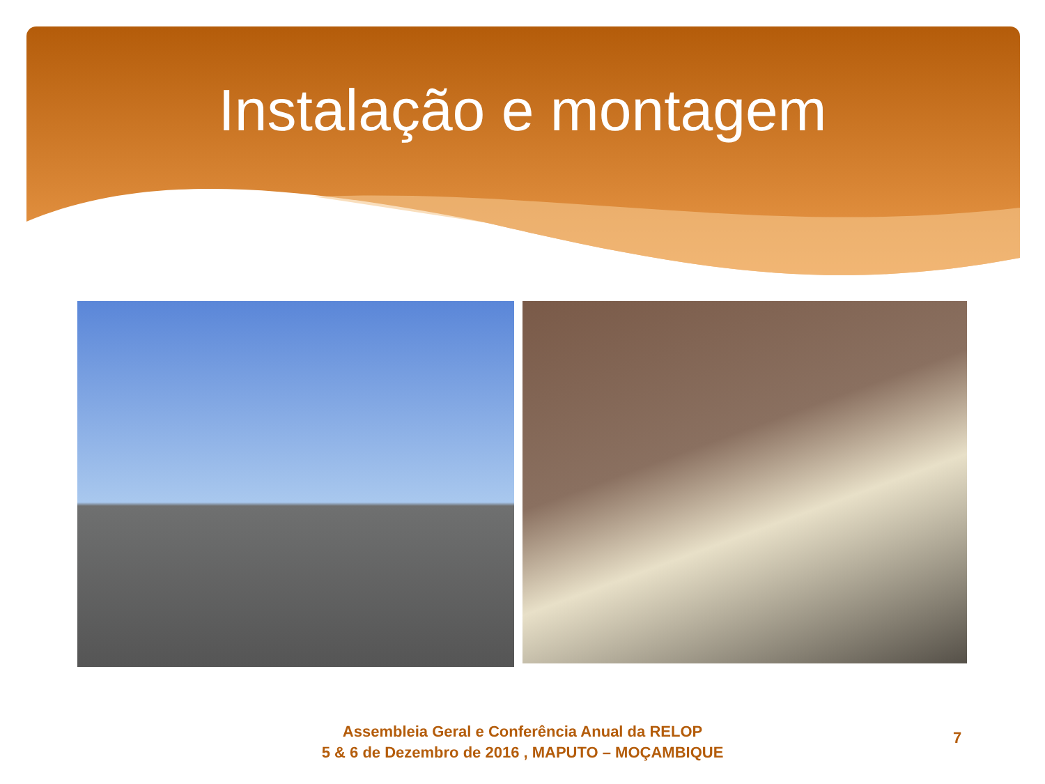Instalação e montagem
Assembleia Geral e Conferência Anual da RELOP
5 & 6 de Dezembro de 2016 , MAPUTO – MOÇAMBIQUE
7